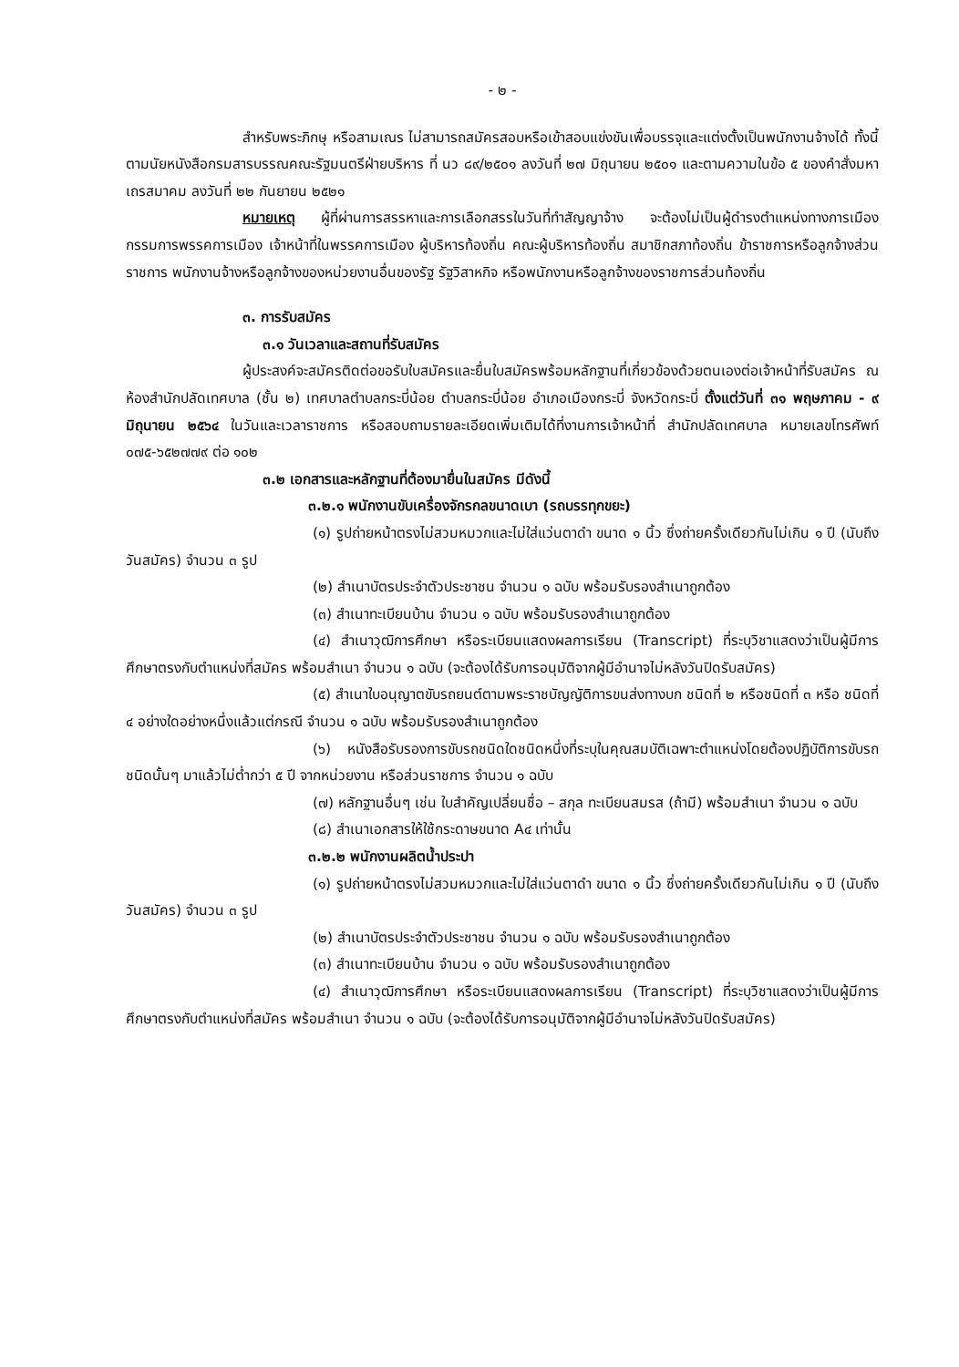- ๒ -
สำหรับพระภิกษุ หรือสามเณร ไม่สามารถสมัครสอบหรือเข้าสอบแข่งขันเพื่อบรรจุและแต่งตั้งเป็นพนักงานจ้างได้ ทั้งนี้ ตามนัยหนังสือกรมสารบรรณคณะรัฐมนตรีฝ่ายบริหาร ที่ นว ๘๙/๒๕๐๑ ลงวันที่ ๒๗ มิถุนายน ๒๕๐๑ และตามความในข้อ ๕ ของคำสั่งมหาเถรสมาคม ลงวันที่ ๒๒ กันยายน ๒๕๒๑
หมายเหตุ ผู้ที่ผ่านการสรรหาและการเลือกสรรในวันที่ทำสัญญาจ้าง จะต้องไม่เป็นผู้ดำรงตำแหน่งทางการเมือง กรรมการพรรคการเมือง เจ้าหน้าที่ในพรรคการเมือง ผู้บริหารท้องถิ่น คณะผู้บริหารท้องถิ่น สมาชิกสภาท้องถิ่น ข้าราชการหรือลูกจ้างส่วนราชการ พนักงานจ้างหรือลูกจ้างของหน่วยงานอื่นของรัฐ รัฐวิสาหกิจ หรือพนักงานหรือลูกจ้างของราชการส่วนท้องถิ่น
๓. การรับสมัคร
๓.๑ วันเวลาและสถานที่รับสมัคร
ผู้ประสงค์จะสมัครติดต่อขอรับใบสมัครและยื่นใบสมัครพร้อมหลักฐานที่เกี่ยวข้องด้วยตนเองต่อเจ้าหน้าที่รับสมัคร ณ ห้องสำนักปลัดเทศบาล (ชั้น ๒) เทศบาลตำบลกระบี่น้อย ตำบลกระบี่น้อย อำเภอเมืองกระบี่ จังหวัดกระบี่ ตั้งแต่วันที่ ๓๑ พฤษภาคม - ๙ มิถุนายน ๒๕๖๔ ในวันและเวลาราชการ หรือสอบถามรายละเอียดเพิ่มเติมได้ที่งานการเจ้าหน้าที่ สำนักปลัดเทศบาล หมายเลขโทรศัพท์ ๐๗๕-๖๕๒๗๗๙ ต่อ ๑๐๒
๓.๒ เอกสารและหลักฐานที่ต้องมายื่นในสมัคร มีดังนี้
๓.๒.๑ พนักงานขับเครื่องจักรกลขนาดเบา (รถบรรทุกขยะ)
(๑) รูปถ่ายหน้าตรงไม่สวมหมวกและไม่ใส่แว่นตาดำ ขนาด ๑ นิ้ว ซึ่งถ่ายครั้งเดียวกันไม่เกิน ๑ ปี (นับถึงวันสมัคร) จำนวน ๓ รูป
(๒) สำเนาบัตรประจำตัวประชาชน จำนวน ๑ ฉบับ พร้อมรับรองสำเนาถูกต้อง
(๓) สำเนาทะเบียนบ้าน จำนวน ๑ ฉบับ พร้อมรับรองสำเนาถูกต้อง
(๔) สำเนาวุฒิการศึกษา หรือระเบียนแสดงผลการเรียน (Transcript) ที่ระบุวิชาแสดงว่าเป็นผู้มีการศึกษาตรงกับตำแหน่งที่สมัคร พร้อมสำเนา จำนวน ๑ ฉบับ (จะต้องได้รับการอนุมัติจากผู้มีอำนาจไม่หลังวันปิดรับสมัคร)
(๕) สำเนาใบอนุญาตขับรถยนต์ตามพระราชบัญญัติการขนส่งทางบก ชนิดที่ ๒ หรือชนิดที่ ๓ หรือ ชนิดที่ ๔ อย่างใดอย่างหนึ่งแล้วแต่กรณี จำนวน ๑ ฉบับ พร้อมรับรองสำเนาถูกต้อง
(๖) หนังสือรับรองการขับรถชนิดใดชนิดหนึ่งที่ระบุในคุณสมบัติเฉพาะตำแหน่งโดยต้องปฏิบัติการขับรถชนิดนั้นๆ มาแล้วไม่ต่ำกว่า ๕ ปี จากหน่วยงาน หรือส่วนราชการ จำนวน ๑ ฉบับ
(๗) หลักฐานอื่นๆ เช่น ใบสำคัญเปลี่ยนชื่อ – สกุล ทะเบียนสมรส (ถ้ามี) พร้อมสำเนา จำนวน ๑ ฉบับ
(๘) สำเนาเอกสารให้ใช้กระดาษขนาด A๔ เท่านั้น
๓.๒.๒ พนักงานผลิตน้ำประปา
(๑) รูปถ่ายหน้าตรงไม่สวมหมวกและไม่ใส่แว่นตาดำ ขนาด ๑ นิ้ว ซึ่งถ่ายครั้งเดียวกันไม่เกิน ๑ ปี (นับถึงวันสมัคร) จำนวน ๓ รูป
(๒) สำเนาบัตรประจำตัวประชาชน จำนวน ๑ ฉบับ พร้อมรับรองสำเนาถูกต้อง
(๓) สำเนาทะเบียนบ้าน จำนวน ๑ ฉบับ พร้อมรับรองสำเนาถูกต้อง
(๔) สำเนาวุฒิการศึกษา หรือระเบียนแสดงผลการเรียน (Transcript) ที่ระบุวิชาแสดงว่าเป็นผู้มีการศึกษาตรงกับตำแหน่งที่สมัคร พร้อมสำเนา จำนวน ๑ ฉบับ (จะต้องได้รับการอนุมัติจากผู้มีอำนาจไม่หลังวันปิดรับสมัคร)